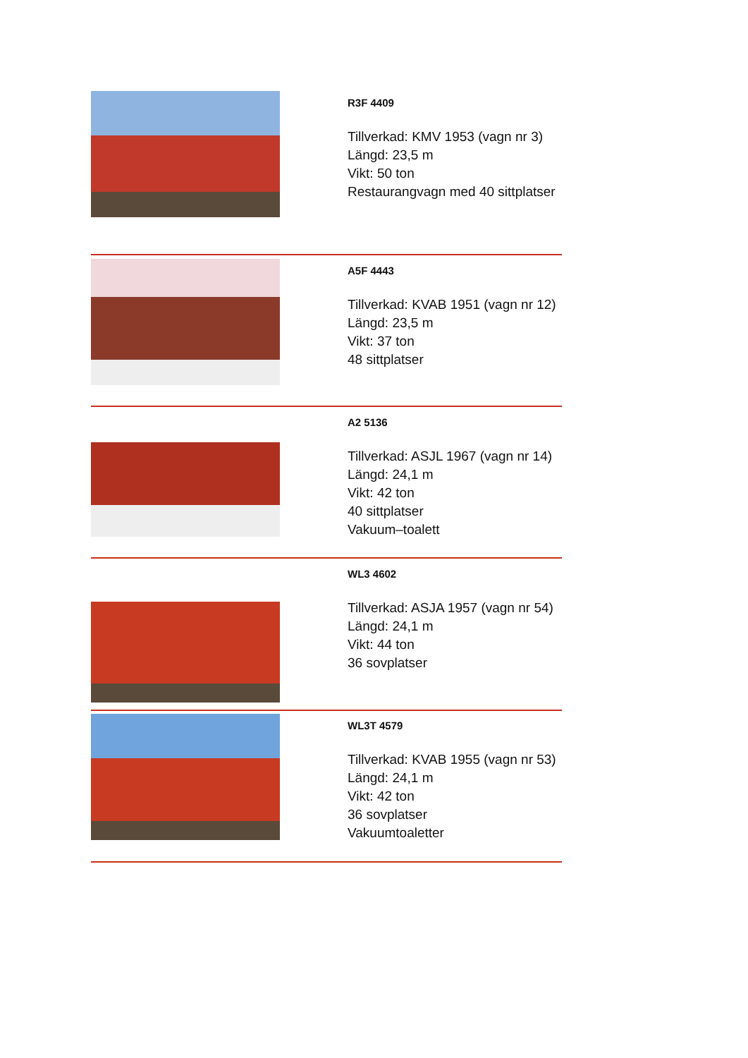R3F 4409
Tillverkad: KMV 1953 (vagn nr 3)
Längd: 23,5 m
Vikt: 50 ton
Restaurangvagn med 40 sittplatser
A5F 4443
Tillverkad: KVAB 1951 (vagn nr 12)
Längd: 23,5 m
Vikt: 37 ton
48 sittplatser
A2 5136
Tillverkad: ASJL 1967 (vagn nr 14)
Längd: 24,1 m
Vikt: 42 ton
40 sittplatser
Vakuum–toalett
WL3 4602
Tillverkad: ASJA 1957 (vagn nr 54)
Längd: 24,1 m
Vikt: 44 ton
36 sovplatser
WL3T 4579
Tillverkad: KVAB 1955 (vagn nr 53)
Längd: 24,1 m
Vikt: 42 ton
36 sovplatser
Vakuumtoaletter